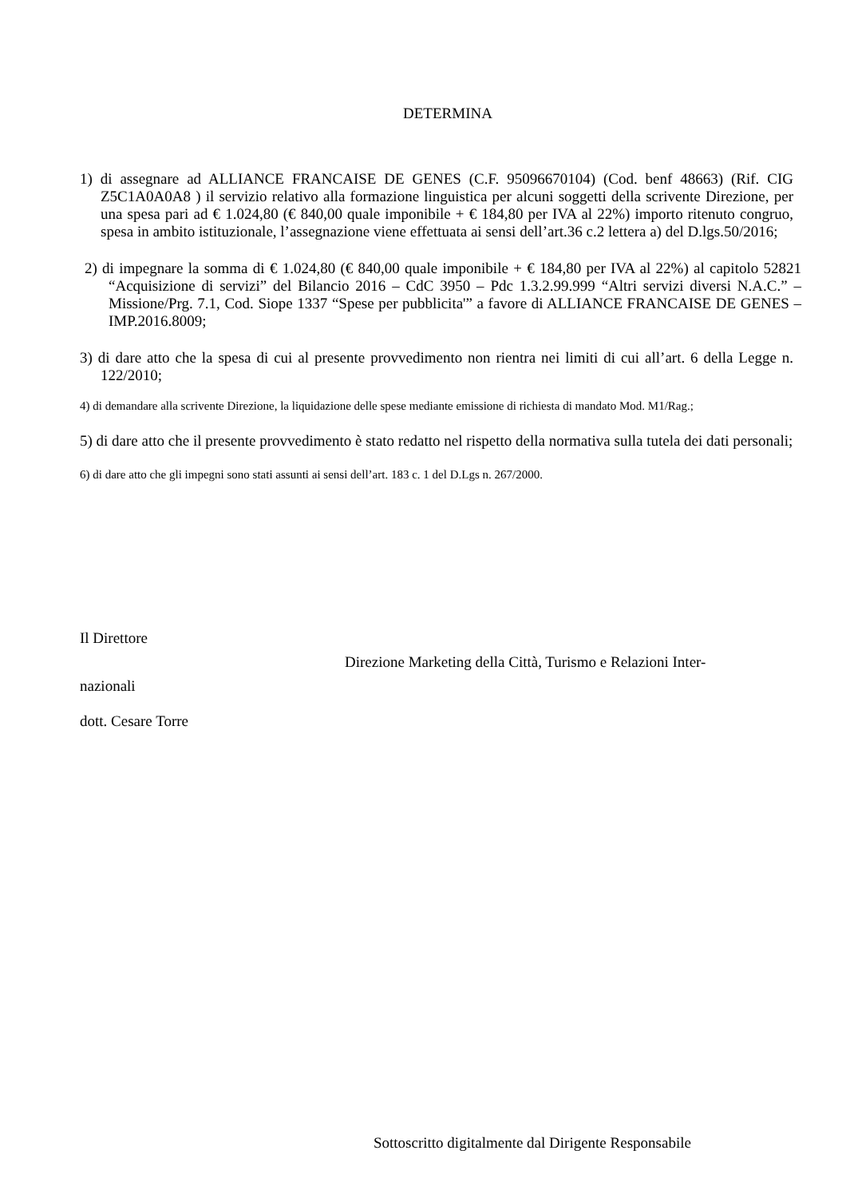DETERMINA
1) di assegnare ad ALLIANCE FRANCAISE DE GENES (C.F. 95096670104) (Cod. benf 48663) (Rif. CIG Z5C1A0A0A8 ) il servizio relativo alla formazione linguistica per alcuni soggetti della scrivente Direzione, per una spesa pari ad € 1.024,80 (€ 840,00 quale imponibile + € 184,80 per IVA al 22%) importo ritenuto congruo, spesa in ambito istituzionale, l’assegnazione viene effettuata ai sensi dell’art.36 c.2 lettera a) del D.lgs.50/2016;
2) di impegnare la somma di € 1.024,80 (€ 840,00 quale imponibile + € 184,80 per IVA al 22%) al capitolo 52821 “Acquisizione di servizi” del Bilancio 2016 – CdC 3950 – Pdc 1.3.2.99.999 “Altri servizi diversi N.A.C.” – Missione/Prg. 7.1, Cod. Siope 1337 “Spese per pubblicita'” a favore di ALLIANCE FRANCAISE DE GENES – IMP.2016.8009;
3) di dare atto che la spesa di cui al presente provvedimento non rientra nei limiti di cui all’art. 6 della Legge n. 122/2010;
4) di demandare alla scrivente Direzione, la liquidazione delle spese mediante emissione di richiesta di mandato Mod. M1/Rag.;
5) di dare atto che il presente provvedimento è stato redatto nel rispetto della normativa sulla tutela dei dati personali;
6) di dare atto che gli impegni sono stati assunti ai sensi dell’art. 183 c. 1 del D.Lgs n. 267/2000.
Il Direttore
Direzione Marketing della Città, Turismo e Relazioni Inter-
nazionali
dott. Cesare Torre
Sottoscritto digitalmente dal Dirigente Responsabile